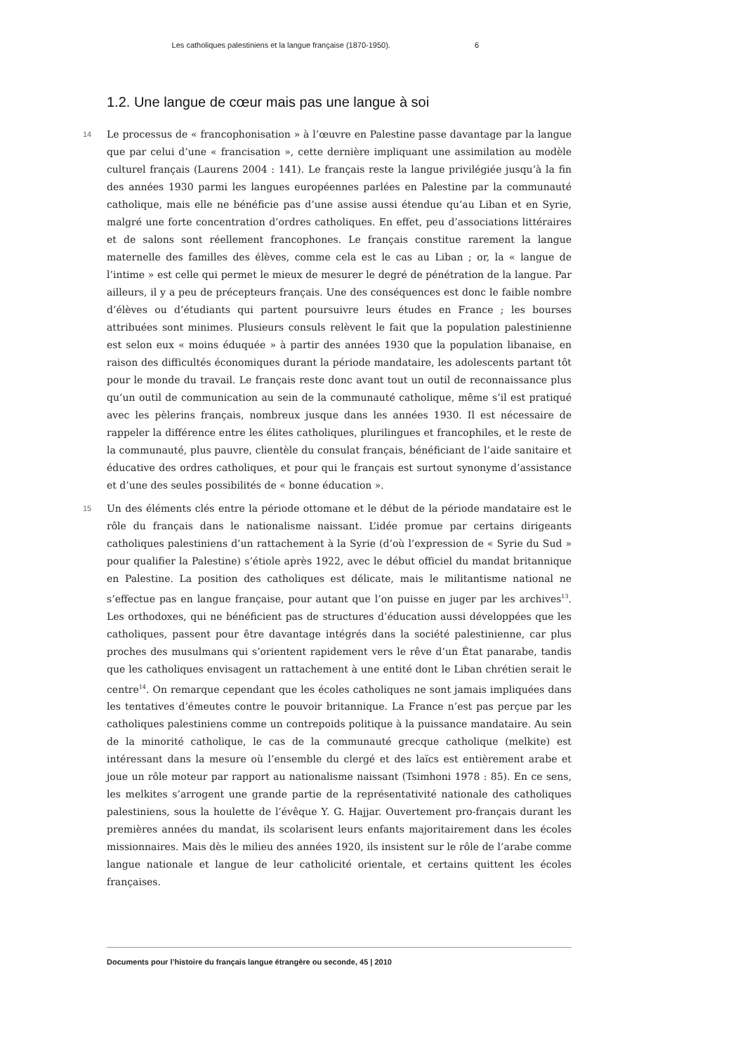Les catholiques palestiniens et la langue française (1870-1950). 6
1.2. Une langue de cœur mais pas une langue à soi
14
Le processus de « francophonisation » à l’œuvre en Palestine passe davantage par la langue que par celui d’une « francisation », cette dernière impliquant une assimilation au modèle culturel français (Laurens 2004 : 141). Le français reste la langue privilégiée jusqu’à la fin des années 1930 parmi les langues européennes parlées en Palestine par la communauté catholique, mais elle ne bénéficie pas d’une assise aussi étendue qu’au Liban et en Syrie, malgré une forte concentration d’ordres catholiques. En effet, peu d’associations littéraires et de salons sont réellement francophones. Le français constitue rarement la langue maternelle des familles des élèves, comme cela est le cas au Liban ; or, la « langue de l’intime » est celle qui permet le mieux de mesurer le degré de pénétration de la langue. Par ailleurs, il y a peu de précepteurs français. Une des conséquences est donc le faible nombre d’élèves ou d’étudiants qui partent poursuivre leurs études en France ; les bourses attribuées sont minimes. Plusieurs consuls relèvent le fait que la population palestinienne est selon eux « moins éduquée » à partir des années 1930 que la population libanaise, en raison des difficultés économiques durant la période mandataire, les adolescents partant tôt pour le monde du travail. Le français reste donc avant tout un outil de reconnaissance plus qu’un outil de communication au sein de la communauté catholique, même s’il est pratiqué avec les pèlerins français, nombreux jusque dans les années 1930. Il est nécessaire de rappeler la différence entre les élites catholiques, plurilingues et francophiles, et le reste de la communauté, plus pauvre, clientèle du consulat français, bénéficiant de l’aide sanitaire et éducative des ordres catholiques, et pour qui le français est surtout synonyme d’assistance et d’une des seules possibilités de « bonne éducation ».
15
Un des éléments clés entre la période ottomane et le début de la période mandataire est le rôle du français dans le nationalisme naissant. L’idée promue par certains dirigeants catholiques palestiniens d’un rattachement à la Syrie (d’où l’expression de « Syrie du Sud » pour qualifier la Palestine) s’étiole après 1922, avec le début officiel du mandat britannique en Palestine. La position des catholiques est délicate, mais le militantisme national ne s’effectue pas en langue française, pour autant que l’on puisse en juger par les archives<sup>13</sup>. Les orthodoxes, qui ne bénéficient pas de structures d’éducation aussi développées que les catholiques, passent pour être davantage intégrés dans la société palestinienne, car plus proches des musulmans qui s’orientent rapidement vers le rêve d’un État panarabe, tandis que les catholiques envisagent un rattachement à une entité dont le Liban chrétien serait le centre<sup>14</sup>. On remarque cependant que les écoles catholiques ne sont jamais impliquées dans les tentatives d’émeutes contre le pouvoir britannique. La France n’est pas perçue par les catholiques palestiniens comme un contrepoids politique à la puissance mandataire. Au sein de la minorité catholique, le cas de la communauté grecque catholique (melkite) est intéressant dans la mesure où l’ensemble du clergé et des laïcs est entièrement arabe et joue un rôle moteur par rapport au nationalisme naissant (Tsimhoni 1978 : 85). En ce sens, les melkites s’arrogent une grande partie de la représentativité nationale des catholiques palestiniens, sous la houlette de l’évêque Y. G. Hajjar. Ouvertement pro-français durant les premières années du mandat, ils scolarisent leurs enfants majoritairement dans les écoles missionnaires. Mais dès le milieu des années 1920, ils insistent sur le rôle de l’arabe comme langue nationale et langue de leur catholicité orientale, et certains quittent les écoles françaises.
Documents pour l’histoire du français langue étrangère ou seconde, 45 | 2010